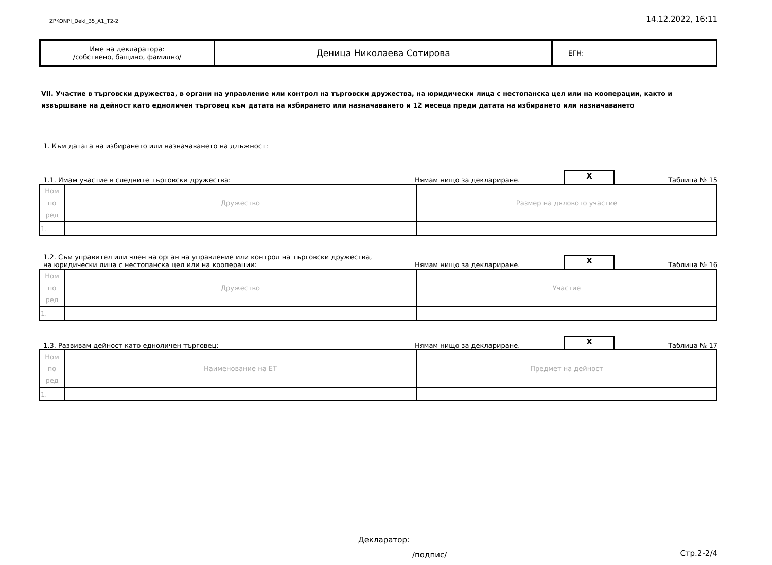ZPKONPI_Dekl_35_A1_T2-2 14.12.2022, 16:11
| Име на декларатора: /собствено, бащино, фамилно/ | Деница Николаева Сотирова | ЕГН: |
VII. Участие в търговски дружества, в органи на управление или контрол на търговски дружества, на юридически лица с нестопанска цел или на кооперации, както и извършване на дейност като едноличен търговец към датата на избирането или назначаването и 12 месеца преди датата на избирането или назначаването
1. Към датата на избирането или назначаването на длъжност:
1.1. Имам участие в следните търговски дружества: Нямам нищо за деклариране. X Таблица № 15
| Ном по ред | Дружество | Размер на дяловото участие |
| 1. | | |
1.2. Съм управител или член на орган на управление или контрол на търговски дружества,
на юридически лица с нестопанска цел или на кооперации: Нямам нищо за деклариране. X Таблица № 16
| Ном по ред | Дружество | Участие |
| 1. | | |
1.3. Развивам дейност като едноличен търговец: Нямам нищо за деклариране. X Таблица № 17
| Ном по ред | Наименование на ЕТ | Предмет на дейност |
| 1. | | |
Декларатор:
/подпис/
Стр.2-2/4